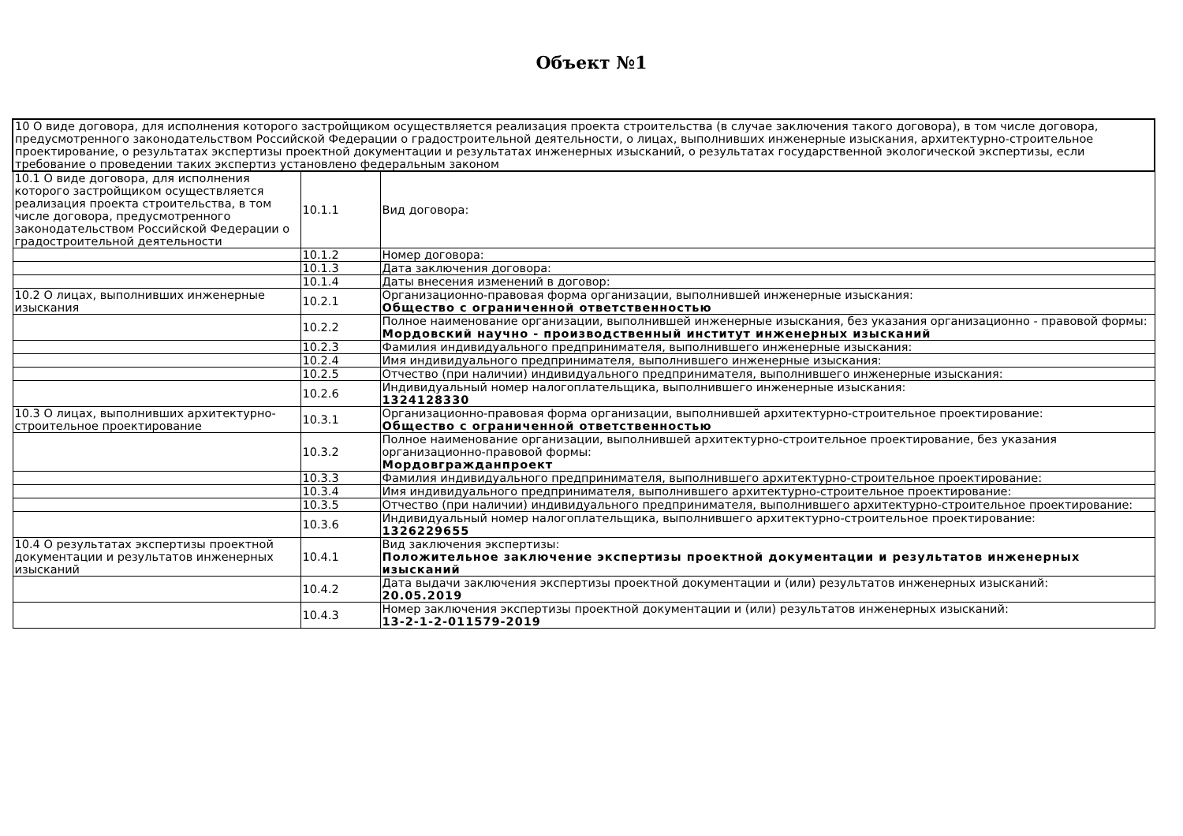Объект №1
| 10 О виде договора, для исполнения которого застройщиком осуществляется реализация проекта строительства (в случае заключения такого договора), в том числе договора, предусмотренного законодательством Российской Федерации о градостроительной деятельности, о лицах, выполнивших инженерные изыскания, архитектурно-строительное проектирование, о результатах экспертизы проектной документации и результатах инженерных изысканий, о результатах государственной экологической экспертизы, если требование о проведении таких экспертиз установлено федеральным законом | | |
| 10.1 О виде договора, для исполнения которого застройщиком осуществляется реализация проекта строительства, в том числе договора, предусмотренного законодательством Российской Федерации о градостроительной деятельности | 10.1.1 | Вид договора: |
| | 10.1.2 | Номер договора: |
| | 10.1.3 | Дата заключения договора: |
| | 10.1.4 | Даты внесения изменений в договор: |
| 10.2 О лицах, выполнивших инженерные изыскания | 10.2.1 | Организационно-правовая форма организации, выполнившей инженерные изыскания: Общество с ограниченной ответственностью |
| | 10.2.2 | Полное наименование организации, выполнившей инженерные изыскания, без указания организационно - правовой формы: Мордовский научно - производственный институт инженерных изысканий |
| | 10.2.3 | Фамилия индивидуального предпринимателя, выполнившего инженерные изыскания: |
| | 10.2.4 | Имя индивидуального предпринимателя, выполнившего инженерные изыскания: |
| | 10.2.5 | Отчество (при наличии) индивидуального предпринимателя, выполнившего инженерные изыскания: |
| | 10.2.6 | Индивидуальный номер налогоплательщика, выполнившего инженерные изыскания: 1324128330 |
| 10.3 О лицах, выполнивших архитектурно-строительное проектирование | 10.3.1 | Организационно-правовая форма организации, выполнившей архитектурно-строительное проектирование: Общество с ограниченной ответственностью |
| | 10.3.2 | Полное наименование организации, выполнившей архитектурно-строительное проектирование, без указания организационно-правовой формы: Мордовгражданпроект |
| | 10.3.3 | Фамилия индивидуального предпринимателя, выполнившего архитектурно-строительное проектирование: |
| | 10.3.4 | Имя индивидуального предпринимателя, выполнившего архитектурно-строительное проектирование: |
| | 10.3.5 | Отчество (при наличии) индивидуального предпринимателя, выполнившего архитектурно-строительное проектирование: |
| | 10.3.6 | Индивидуальный номер налогоплательщика, выполнившего архитектурно-строительное проектирование: 1326229655 |
| 10.4 О результатах экспертизы проектной документации и результатов инженерных изысканий | 10.4.1 | Вид заключения экспертизы: Положительное заключение экспертизы проектной документации и результатов инженерных изысканий |
| | 10.4.2 | Дата выдачи заключения экспертизы проектной документации и (или) результатов инженерных изысканий: 20.05.2019 |
| | 10.4.3 | Номер заключения экспертизы проектной документации и (или) результатов инженерных изысканий: 13-2-1-2-011579-2019 |